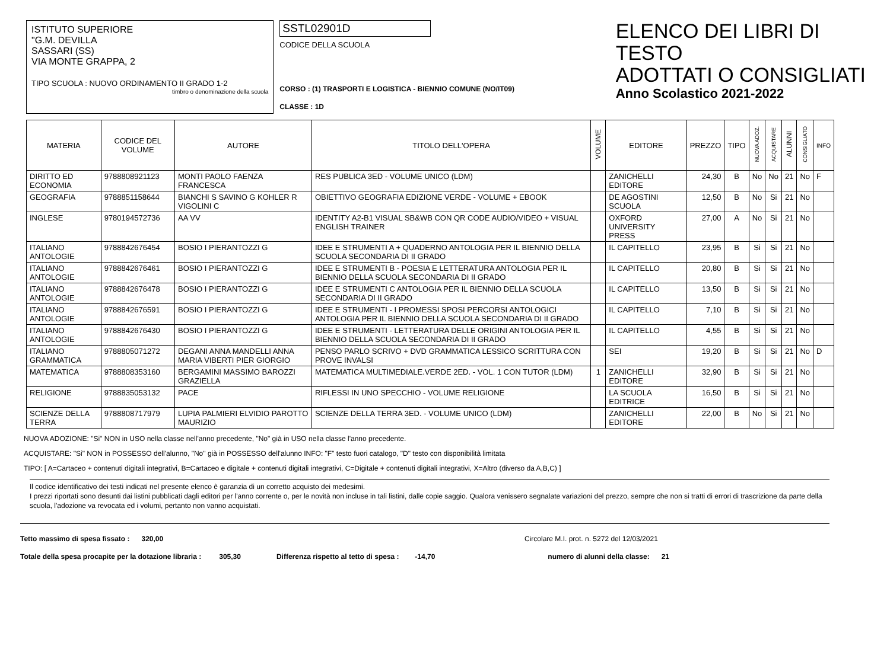ISTITUTO SUPERIORE
"G.M. DEVILLA
SASSARI (SS)
VIA MONTE GRAPPA, 2
TIPO SCUOLA : NUOVO ORDINAMENTO II GRADO 1-2
timbro o denominazione della scuola
SSTL02901D
CODICE DELLA SCUOLA
CORSO : (1) TRASPORTI E LOGISTICA - BIENNIO COMUNE (NO/IT09)
CLASSE : 1D
ELENCO DEI LIBRI DI TESTO
ADOTTATI O CONSIGLIATI
Anno Scolastico 2021-2022
| MATERIA | CODICE DEL VOLUME | AUTORE | TITOLO DELL'OPERA | VOLUME | EDITORE | PREZZO | TIPO | NUOVA ADOZ. | ACQUISTARE | ALUNNI | CONSIGLIATO | INFO |
| --- | --- | --- | --- | --- | --- | --- | --- | --- | --- | --- | --- | --- |
| DIRITTO ED ECONOMIA | 9788808921123 | MONTI PAOLO FAENZA FRANCESCA | RES PUBLICA 3ED - VOLUME UNICO (LDM) | | ZANICHELLI EDITORE | 24,30 | B | No | No | 21 | No | F |
| GEOGRAFIA | 9788851158644 | BIANCHI S SAVINO G KOHLER R VIGOLINI C | OBIETTIVO GEOGRAFIA EDIZIONE VERDE - VOLUME + EBOOK | | DE AGOSTINI SCUOLA | 12,50 | B | No | Si | 21 | No | |
| INGLESE | 9780194572736 | AA VV | IDENTITY A2-B1 VISUAL SB&WB CON QR CODE AUDIO/VIDEO + VISUAL ENGLISH TRAINER | | OXFORD UNIVERSITY PRESS | 27,00 | A | No | Si | 21 | No | |
| ITALIANO ANTOLOGIE | 9788842676454 | BOSIO I PIERANTOZZI G | IDEE E STRUMENTI A + QUADERNO ANTOLOGIA PER IL BIENNIO DELLA SCUOLA SECONDARIA DI II GRADO | | IL CAPITELLO | 23,95 | B | Si | Si | 21 | No | |
| ITALIANO ANTOLOGIE | 9788842676461 | BOSIO I PIERANTOZZI G | IDEE E STRUMENTI B - POESIA E LETTERATURA ANTOLOGIA PER IL BIENNIO DELLA SCUOLA SECONDARIA DI II GRADO | | IL CAPITELLO | 20,80 | B | Si | Si | 21 | No | |
| ITALIANO ANTOLOGIE | 9788842676478 | BOSIO I PIERANTOZZI G | IDEE E STRUMENTI C ANTOLOGIA PER IL BIENNIO DELLA SCUOLA SECONDARIA DI II GRADO | | IL CAPITELLO | 13,50 | B | Si | Si | 21 | No | |
| ITALIANO ANTOLOGIE | 9788842676591 | BOSIO I PIERANTOZZI G | IDEE E STRUMENTI - I PROMESSI SPOSI PERCORSI ANTOLOGICI ANTOLOGIA PER IL BIENNIO DELLA SCUOLA SECONDARIA DI II GRADO | | IL CAPITELLO | 7,10 | B | Si | Si | 21 | No | |
| ITALIANO ANTOLOGIE | 9788842676430 | BOSIO I PIERANTOZZI G | IDEE E STRUMENTI - LETTERATURA DELLE ORIGINI ANTOLOGIA PER IL BIENNIO DELLA SCUOLA SECONDARIA DI II GRADO | | IL CAPITELLO | 4,55 | B | Si | Si | 21 | No | |
| ITALIANO GRAMMATICA | 9788805071272 | DEGANI ANNA MANDELLI ANNA MARIA VIBERTI PIER GIORGIO | PENSO PARLO SCRIVO + DVD GRAMMATICA LESSICO SCRITTURA CON PROVE INVALSI | | SEI | 19,20 | B | Si | Si | 21 | No | D |
| MATEMATICA | 9788808353160 | BERGAMINI MASSIMO BAROZZI GRAZIELLA | MATEMATICA MULTIMEDIALE.VERDE 2ED. - VOL. 1 CON TUTOR (LDM) | 1 | ZANICHELLI EDITORE | 32,90 | B | Si | Si | 21 | No | |
| RELIGIONE | 9788835053132 | PACE | RIFLESSI IN UNO SPECCHIO - VOLUME RELIGIONE | | LA SCUOLA EDITRICE | 16,50 | B | Si | Si | 21 | No | |
| SCIENZE DELLA TERRA | 9788808717979 | LUPIA PALMIERI ELVIDIO PAROTTO MAURIZIO | SCIENZE DELLA TERRA 3ED. - VOLUME UNICO (LDM) | | ZANICHELLI EDITORE | 22,00 | B | No | Si | 21 | No | |
NUOVA ADOZIONE: "Si" NON in USO nella classe nell'anno precedente, "No" già in USO nella classe l'anno precedente.
ACQUISTARE: "Si" NON in POSSESSO dell'alunno, "No" già in POSSESSO dell'alunno INFO: "F" testo fuori catalogo, "D" testo con disponibilità limitata
TIPO: [ A=Cartaceo + contenuti digitali integrativi, B=Cartaceo e digitale + contenuti digitali integrativi, C=Digitale + contenuti digitali integrativi, X=Altro (diverso da A,B,C) ]
Il codice identificativo dei testi indicati nel presente elenco è garanzia di un corretto acquisto dei medesimi.
I prezzi riportati sono desunti dai listini pubblicati dagli editori per l'anno corrente o, per le novità non incluse in tali listini, dalle copie saggio. Qualora venissero segnalate variazioni del prezzo, sempre che non si tratti di errori di trascrizione da parte della scuola, l'adozione va revocata ed i volumi, pertanto non vanno acquistati.
Tetto massimo di spesa fissato : 320,00 Circolare M.I. prot. n. 5272 del 12/03/2021
Totale della spesa procapite per la dotazione libraria : 305,30 Differenza rispetto al tetto di spesa : -14,70 numero di alunni della classe: 21